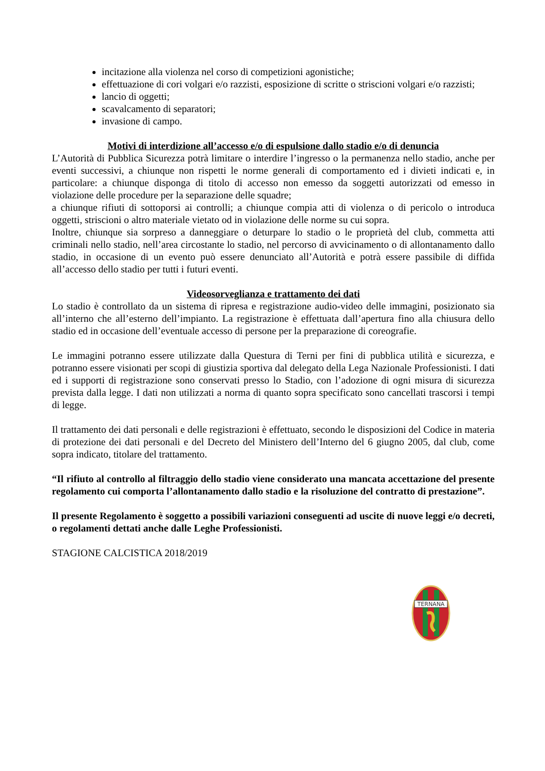incitazione alla violenza nel corso di competizioni agonistiche;
effettuazione di cori volgari e/o razzisti, esposizione di scritte o striscioni volgari e/o razzisti;
lancio di oggetti;
scavalcamento di separatori;
invasione di campo.
Motivi di interdizione all’accesso e/o di espulsione dallo stadio e/o di denuncia
L’Autorità di Pubblica Sicurezza potrà limitare o interdire l’ingresso o la permanenza nello stadio, anche per eventi successivi, a chiunque non rispetti le norme generali di comportamento ed i divieti indicati e, in particolare: a chiunque disponga di titolo di accesso non emesso da soggetti autorizzati od emesso in violazione delle procedure per la separazione delle squadre;
a chiunque rifiuti di sottoporsi ai controlli; a chiunque compia atti di violenza o di pericolo o introduca oggetti, striscioni o altro materiale vietato od in violazione delle norme su cui sopra.
Inoltre, chiunque sia sorpreso a danneggiare o deturpare lo stadio o le proprietà del club, commetta atti criminali nello stadio, nell’area circostante lo stadio, nel percorso di avvicinamento o di allontanamento dallo stadio, in occasione di un evento può essere denunciato all’Autorità e potrà essere passibile di diffida all’accesso dello stadio per tutti i futuri eventi.
Videosorveglianza e trattamento dei dati
Lo stadio è controllato da un sistema di ripresa e registrazione audio-video delle immagini, posizionato sia all’interno che all’esterno dell’impianto. La registrazione è effettuata dall’apertura fino alla chiusura dello stadio ed in occasione dell’eventuale accesso di persone per la preparazione di coreografie.
Le immagini potranno essere utilizzate dalla Questura di Terni per fini di pubblica utilità e sicurezza, e potranno essere visionati per scopi di giustizia sportiva dal delegato della Lega Nazionale Professionisti. I dati ed i supporti di registrazione sono conservati presso lo Stadio, con l’adozione di ogni misura di sicurezza prevista dalla legge. I dati non utilizzati a norma di quanto sopra specificato sono cancellati trascorsi i tempi di legge.
Il trattamento dei dati personali e delle registrazioni è effettuato, secondo le disposizioni del Codice in materia di protezione dei dati personali e del Decreto del Ministero dell’Interno del 6 giugno 2005, dal club, come sopra indicato, titolare del trattamento.
“Il rifiuto al controllo al filtraggio dello stadio viene considerato una mancata accettazione del presente regolamento cui comporta l’allontanamento dallo stadio e la risoluzione del contratto di prestazione”.
Il presente Regolamento è soggetto a possibili variazioni conseguenti ad uscite di nuove leggi e/o decreti, o regolamenti dettati anche dalle Leghe Professionisti.
STAGIONE CALCISTICA 2018/2019
TERNANA